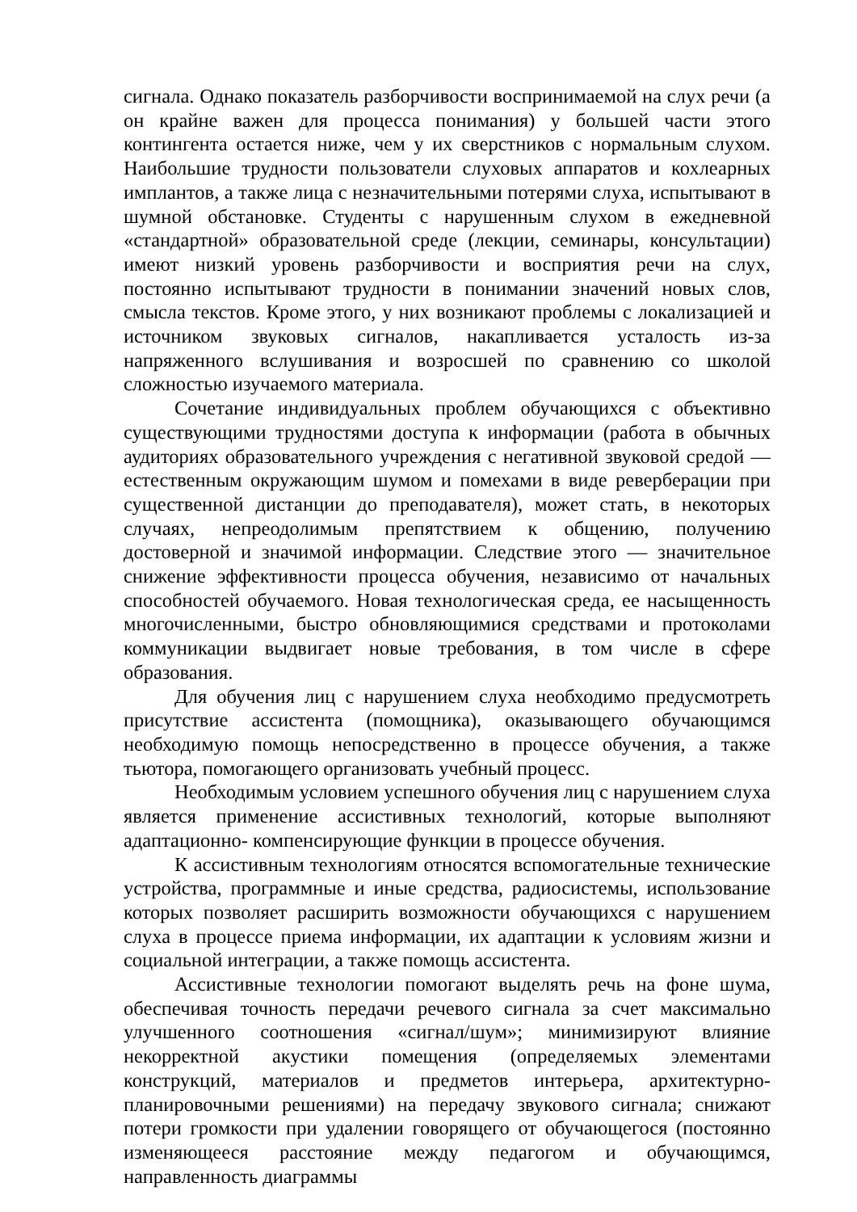сигнала. Однако показатель разборчивости воспринимаемой на слух речи (а он крайне важен для процесса понимания) у большей части этого контингента остается ниже, чем у их сверстников с нормальным слухом. Наибольшие трудности пользователи слуховых аппаратов и кохлеарных имплантов, а также лица с незначительными потерями слуха, испытывают в шумной обстановке. Студенты с нарушенным слухом в ежедневной «стандартной» образовательной среде (лекции, семинары, консультации) имеют низкий уровень разборчивости и восприятия речи на слух, постоянно испытывают трудности в понимании значений новых слов, смысла текстов. Кроме этого, у них возникают проблемы с локализацией и источником звуковых сигналов, накапливается усталость из-за напряженного вслушивания и возросшей по сравнению со школой сложностью изучаемого материала.
Сочетание индивидуальных проблем обучающихся с объективно существующими трудностями доступа к информации (работа в обычных аудиториях образовательного учреждения с негативной звуковой средой — естественным окружающим шумом и помехами в виде реверберации при существенной дистанции до преподавателя), может стать, в некоторых случаях, непреодолимым препятствием к общению, получению достоверной и значимой информации. Следствие этого — значительное снижение эффективности процесса обучения, независимо от начальных способностей обучаемого. Новая технологическая среда, ее насыщенность многочисленными, быстро обновляющимися средствами и протоколами коммуникации выдвигает новые требования, в том числе в сфере образования.
Для обучения лиц с нарушением слуха необходимо предусмотреть присутствие ассистента (помощника), оказывающего обучающимся необходимую помощь непосредственно в процессе обучения, а также тьютора, помогающего организовать учебный процесс.
Необходимым условием успешного обучения лиц с нарушением слуха является применение ассистивных технологий, которые выполняют адаптационно- компенсирующие функции в процессе обучения.
К ассистивным технологиям относятся вспомогательные технические устройства, программные и иные средства, радиосистемы, использование которых позволяет расширить возможности обучающихся с нарушением слуха в процессе приема информации, их адаптации к условиям жизни и социальной интеграции, а также помощь ассистента.
Ассистивные технологии помогают выделять речь на фоне шума, обеспечивая точность передачи речевого сигнала за счет максимально улучшенного соотношения «сигнал/шум»; минимизируют влияние некорректной акустики помещения (определяемых элементами конструкций, материалов и предметов интерьера, архитектурно-планировочными решениями) на передачу звукового сигнала; снижают потери громкости при удалении говорящего от обучающегося (постоянно изменяющееся расстояние между педагогом и обучающимся, направленность диаграммы